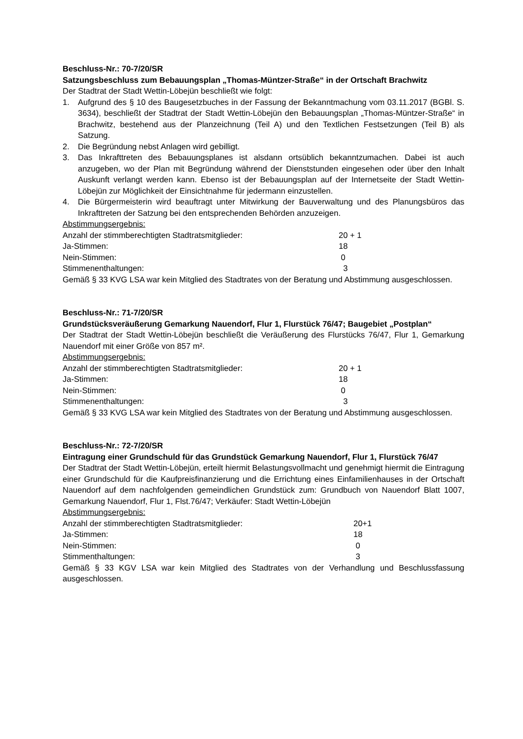Beschluss-Nr.: 70-7/20/SR
Satzungsbeschluss zum Bebauungsplan „Thomas-Müntzer-Straße“ in der Ortschaft Brachwitz
Der Stadtrat der Stadt Wettin-Löbejün beschließt wie folgt:
1. Aufgrund des § 10 des Baugesetzbuches in der Fassung der Bekanntmachung vom 03.11.2017 (BGBl. S. 3634), beschließt der Stadtrat der Stadt Wettin-Löbejün den Bebauungsplan „Thomas-Müntzer-Straße“ in Brachwitz, bestehend aus der Planzeichnung (Teil A) und den Textlichen Festsetzungen (Teil B) als Satzung.
2. Die Begründung nebst Anlagen wird gebilligt.
3. Das Inkrafttreten des Bebauungsplanes ist alsdann ortsüblich bekanntzumachen. Dabei ist auch anzugeben, wo der Plan mit Begründung während der Dienststunden eingesehen oder über den Inhalt Auskunft verlangt werden kann. Ebenso ist der Bebauungsplan auf der Internetseite der Stadt Wettin-Löbejün zur Möglichkeit der Einsichtnahme für jedermann einzustellen.
4. Die Bürgermeisterin wird beauftragt unter Mitwirkung der Bauverwaltung und des Planungsbüros das Inkrafttreten der Satzung bei den entsprechenden Behörden anzuzeigen.
Abstimmungsergebnis:
Anzahl der stimmberechtigten Stadtratsmitglieder: 20 + 1
Ja-Stimmen: 18
Nein-Stimmen: 0
Stimmenenthaltungen: 3
Gemäß § 33 KVG LSA war kein Mitglied des Stadtrates von der Beratung und Abstimmung ausgeschlossen.
Beschluss-Nr.: 71-7/20/SR
Grundstücksveräußerung Gemarkung Nauendorf, Flur 1, Flurstück 76/47; Baugebiet „Postplan“
Der Stadtrat der Stadt Wettin-Löbejün beschließt die Veräußerung des Flurstücks 76/47, Flur 1, Gemarkung Nauendorf mit einer Größe von 857 m².
Abstimmungsergebnis:
Anzahl der stimmberechtigten Stadtratsmitglieder: 20 + 1
Ja-Stimmen: 18
Nein-Stimmen: 0
Stimmenenthaltungen: 3
Gemäß § 33 KVG LSA war kein Mitglied des Stadtrates von der Beratung und Abstimmung ausgeschlossen.
Beschluss-Nr.: 72-7/20/SR
Eintragung einer Grundschuld für das Grundstück Gemarkung Nauendorf, Flur 1, Flurstück 76/47
Der Stadtrat der Stadt Wettin-Löbejün, erteilt hiermit Belastungsvollmacht und genehmigt hiermit die Eintragung einer Grundschuld für die Kaufpreisfinanzierung und die Errichtung eines Einfamilienhauses in der Ortschaft Nauendorf auf dem nachfolgenden gemeindlichen Grundstück zum: Grundbuch von Nauendorf Blatt 1007, Gemarkung Nauendorf, Flur 1, Flst.76/47; Verkäufer: Stadt Wettin-Löbejün
Abstimmungsergebnis:
Anzahl der stimmberechtigten Stadtratsmitglieder: 20+1
Ja-Stimmen: 18
Nein-Stimmen: 0
Stimmenthaltungen: 3
Gemäß § 33 KGV LSA war kein Mitglied des Stadtrates von der Verhandlung und Beschlussfassung ausgeschlossen.